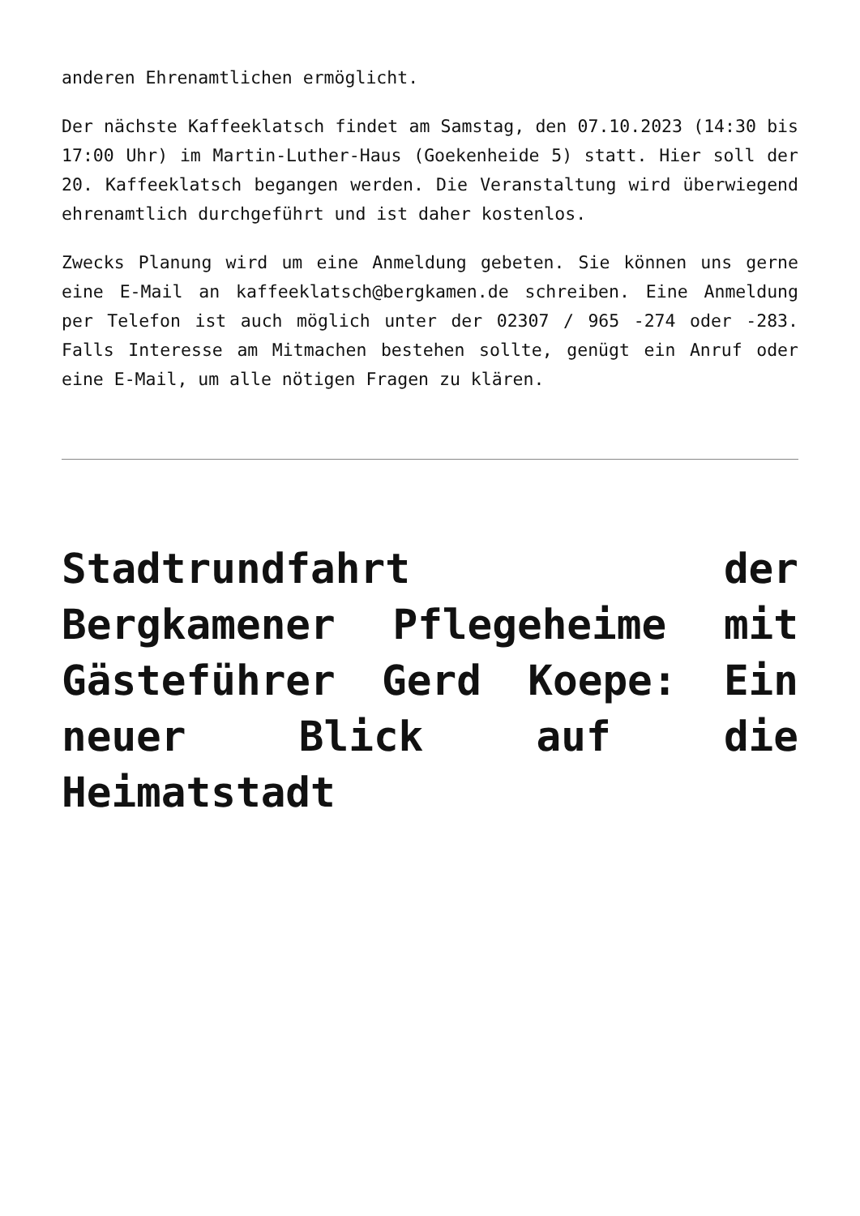anderen Ehrenamtlichen ermöglicht.
Der nächste Kaffeeklatsch findet am Samstag, den 07.10.2023 (14:30 bis 17:00 Uhr) im Martin-Luther-Haus (Goekenheide 5) statt. Hier soll der 20. Kaffeeklatsch begangen werden. Die Veranstaltung wird überwiegend ehrenamtlich durchgeführt und ist daher kostenlos.
Zwecks Planung wird um eine Anmeldung gebeten. Sie können uns gerne eine E-Mail an kaffeeklatsch@bergkamen.de schreiben. Eine Anmeldung per Telefon ist auch möglich unter der 02307 / 965 -274 oder -283. Falls Interesse am Mitmachen bestehen sollte, genügt ein Anruf oder eine E-Mail, um alle nötigen Fragen zu klären.
Stadtrundfahrt der Bergkamener Pflegeheime mit Gästeführer Gerd Koepe: Ein neuer Blick auf die Heimatstadt